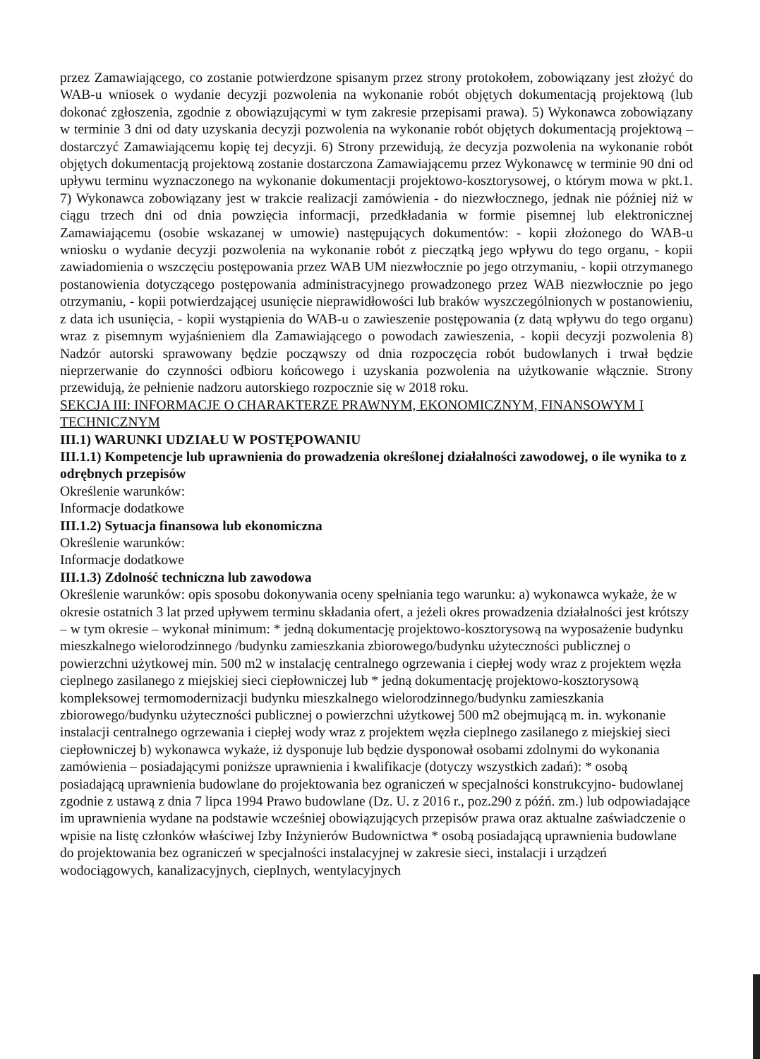przez Zamawiającego, co zostanie potwierdzone spisanym przez strony protokołem, zobowiązany jest złożyć do WAB-u wniosek o wydanie decyzji pozwolenia na wykonanie robót objętych dokumentacją projektową (lub dokonać zgłoszenia, zgodnie z obowiązującymi w tym zakresie przepisami prawa). 5) Wykonawca zobowiązany w terminie 3 dni od daty uzyskania decyzji pozwolenia na wykonanie robót objętych dokumentacją projektową – dostarczyć Zamawiającemu kopię tej decyzji. 6) Strony przewidują, że decyzja pozwolenia na wykonanie robót objętych dokumentacją projektową zostanie dostarczona Zamawiającemu przez Wykonawcę w terminie 90 dni od upływu terminu wyznaczonego na wykonanie dokumentacji projektowo-kosztorysowej, o którym mowa w pkt.1. 7) Wykonawca zobowiązany jest w trakcie realizacji zamówienia - do niezwłocznego, jednak nie później niż w ciągu trzech dni od dnia powzięcia informacji, przedkładania w formie pisemnej lub elektronicznej Zamawiającemu (osobie wskazanej w umowie) następujących dokumentów: - kopii złożonego do WAB-u wniosku o wydanie decyzji pozwolenia na wykonanie robót z pieczątką jego wpływu do tego organu, - kopii zawiadomienia o wszczęciu postępowania przez WAB UM niezwłocznie po jego otrzymaniu, - kopii otrzymanego postanowienia dotyczącego postępowania administracyjnego prowadzonego przez WAB niezwłocznie po jego otrzymaniu, - kopii potwierdzającej usunięcie nieprawidłowości lub braków wyszczególnionych w postanowieniu, z data ich usunięcia, - kopii wystąpienia do WAB-u o zawieszenie postępowania (z datą wpływu do tego organu) wraz z pisemnym wyjaśnieniem dla Zamawiającego o powodach zawieszenia, - kopii decyzji pozwolenia 8) Nadzór autorski sprawowany będzie począwszy od dnia rozpoczęcia robót budowlanych i trwał będzie nieprzerwanie do czynności odbioru końcowego i uzyskania pozwolenia na użytkowanie włącznie. Strony przewidują, że pełnienie nadzoru autorskiego rozpocznie się w 2018 roku.
SEKCJA III: INFORMACJE O CHARAKTERZE PRAWNYM, EKONOMICZNYM, FINANSOWYM I TECHNICZNYM
III.1) WARUNKI UDZIAŁU W POSTĘPOWANIU
III.1.1) Kompetencje lub uprawnienia do prowadzenia określonej działalności zawodowej, o ile wynika to z odrębnych przepisów
Określenie warunków:
Informacje dodatkowe
III.1.2) Sytuacja finansowa lub ekonomiczna
Określenie warunków:
Informacje dodatkowe
III.1.3) Zdolność techniczna lub zawodowa
Określenie warunków: opis sposobu dokonywania oceny spełniania tego warunku: a) wykonawca wykaże, że w okresie ostatnich 3 lat przed upływem terminu składania ofert, a jeżeli okres prowadzenia działalności jest krótszy – w tym okresie – wykonał minimum: * jedną dokumentację projektowo-kosztorysową na wyposażenie budynku mieszkalnego wielorodzinnego /budynku zamieszkania zbiorowego/budynku użyteczności publicznej o powierzchni użytkowej min. 500 m2 w instalację centralnego ogrzewania i ciepłej wody wraz z projektem węzła cieplnego zasilanego z miejskiej sieci ciepłowniczej lub * jedną dokumentację projektowo-kosztorysową kompleksowej termomodernizacji budynku mieszkalnego wielorodzinnego/budynku zamieszkania zbiorowego/budynku użyteczności publicznej o powierzchni użytkowej 500 m2 obejmującą m. in. wykonanie instalacji centralnego ogrzewania i ciepłej wody wraz z projektem węzła cieplnego zasilanego z miejskiej sieci ciepłowniczej b) wykonawca wykaże, iż dysponuje lub będzie dysponował osobami zdolnymi do wykonania zamówienia – posiadającymi poniższe uprawnienia i kwalifikacje (dotyczy wszystkich zadań): * osobą posiadającą uprawnienia budowlane do projektowania bez ograniczeń w specjalności konstrukcyjno- budowlanej zgodnie z ustawą z dnia 7 lipca 1994 Prawo budowlane (Dz. U. z 2016 r., poz.290 z późń. zm.) lub odpowiadające im uprawnienia wydane na podstawie wcześniej obowiązujących przepisów prawa oraz aktualne zaświadczenie o wpisie na listę członków właściwej Izby Inżynierów Budownictwa * osobą posiadającą uprawnienia budowlane do projektowania bez ograniczeń w specjalności instalacyjnej w zakresie sieci, instalacji i urządzeń wodociągowych, kanalizacyjnych, cieplnych, wentylacyjnych